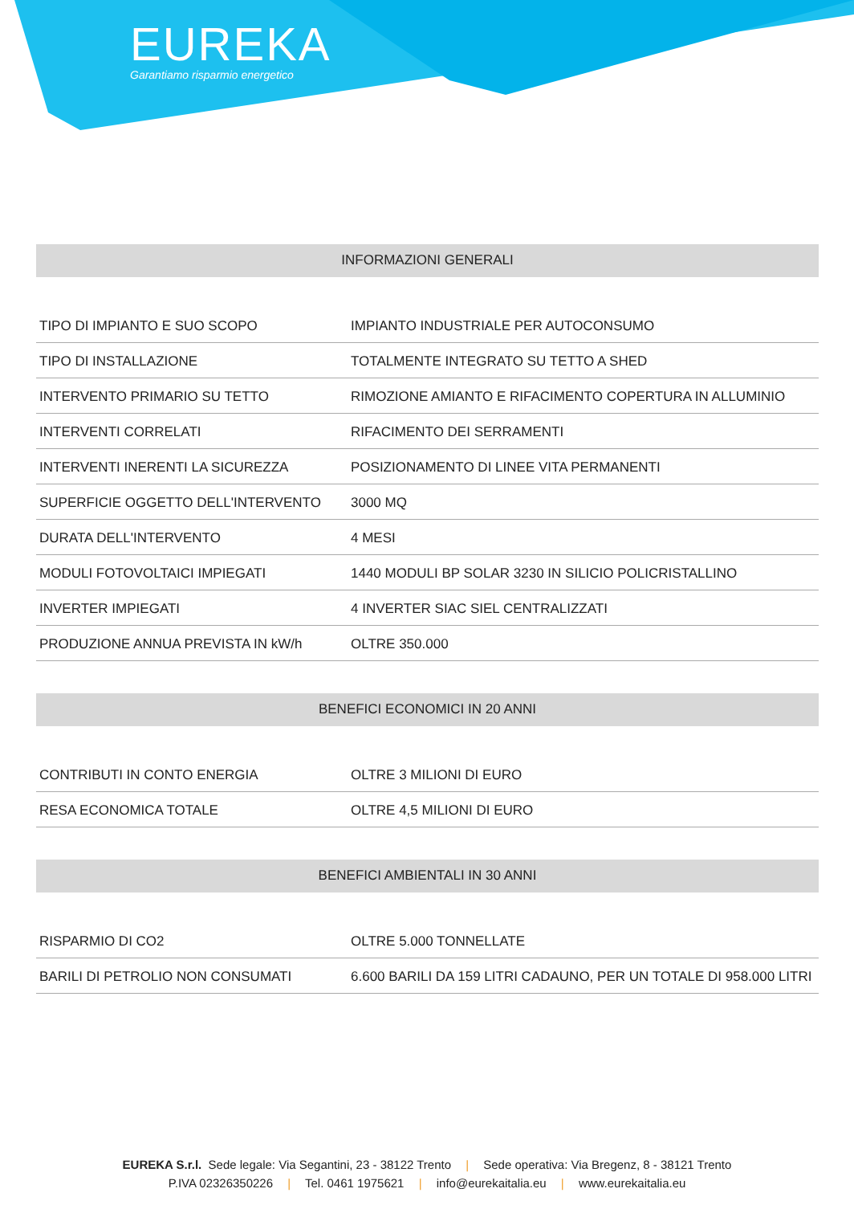EUREKA
Garantiamo risparmio energetico
INFORMAZIONI GENERALI
| TIPO DI IMPIANTO E SUO SCOPO | IMPIANTO INDUSTRIALE PER AUTOCONSUMO |
| TIPO DI INSTALLAZIONE | TOTALMENTE INTEGRATO SU TETTO A SHED |
| INTERVENTO PRIMARIO SU TETTO | RIMOZIONE AMIANTO E RIFACIMENTO COPERTURA IN ALLUMINIO |
| INTERVENTI CORRELATI | RIFACIMENTO DEI SERRAMENTI |
| INTERVENTI INERENTI LA SICUREZZA | POSIZIONAMENTO DI LINEE VITA PERMANENTI |
| SUPERFICIE OGGETTO DELL'INTERVENTO | 3000 MQ |
| DURATA DELL'INTERVENTO | 4 MESI |
| MODULI FOTOVOLTAICI IMPIEGATI | 1440 MODULI BP SOLAR 3230 IN SILICIO POLICRISTALLINO |
| INVERTER IMPIEGATI | 4 INVERTER SIAC SIEL CENTRALIZZATI |
| PRODUZIONE ANNUA PREVISTA IN kW/h | OLTRE 350.000 |
BENEFICI ECONOMICI IN 20 ANNI
| CONTRIBUTI IN CONTO ENERGIA | OLTRE 3 MILIONI DI EURO |
| RESA ECONOMICA TOTALE | OLTRE 4,5 MILIONI DI EURO |
BENEFICI AMBIENTALI IN 30 ANNI
| RISPARMIO DI CO2 | OLTRE 5.000 TONNELLATE |
| BARILI DI PETROLIO NON CONSUMATI | 6.600 BARILI DA 159 LITRI CADAUNO, PER UN TOTALE DI 958.000 LITRI |
EUREKA S.r.l. Sede legale: Via Segantini, 23 - 38122 Trento | Sede operativa: Via Bregenz, 8 - 38121 Trento
P.IVA 02326350226 | Tel. 0461 1975621 | info@eurekaitalia.eu | www.eurekaitalia.eu